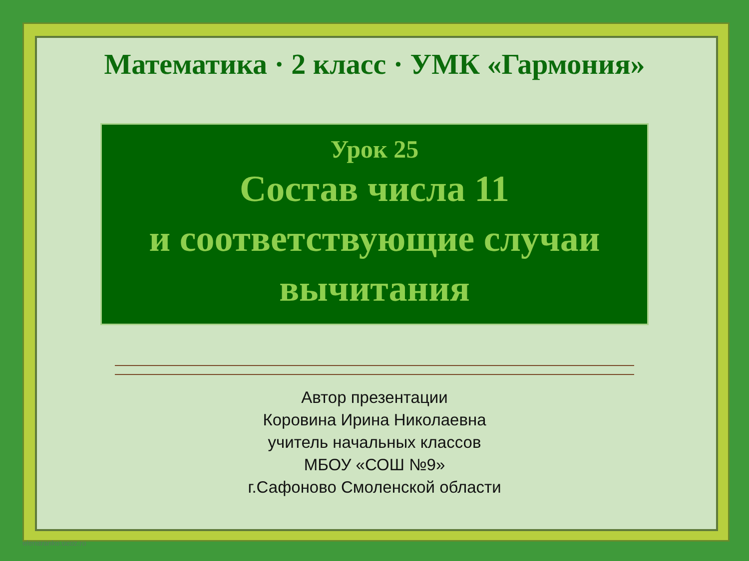Математика · 2 класс · УМК «Гармония»
Урок 25
Состав числа 11
и соответствующие случаи
вычитания
Автор презентации
Коровина Ирина Николаевна
учитель начальных классов
МБОУ «СОШ №9»
г.Сафоново Смоленской области
elenaranko.ucoz.ru